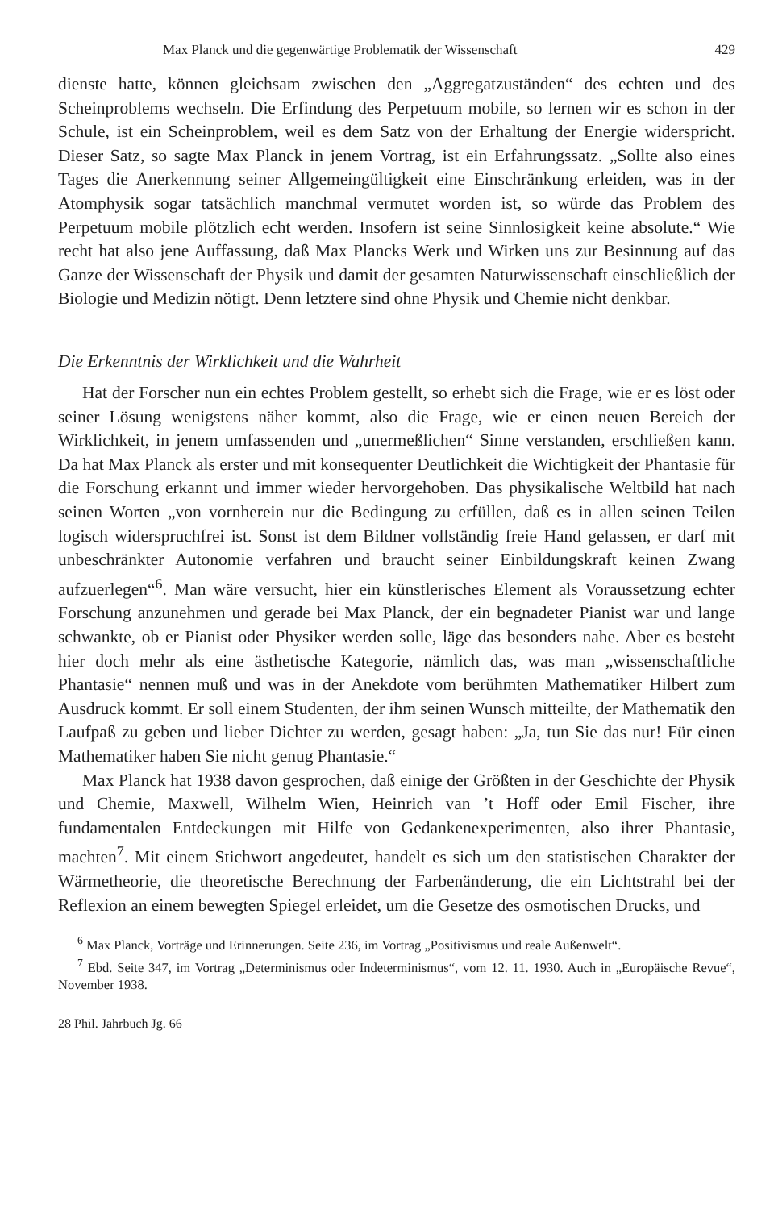Max Planck und die gegenwärtige Problematik der Wissenschaft 429
dienste hatte, können gleichsam zwischen den „Aggregatzuständen“ des echten und des Scheinproblems wechseln. Die Erfindung des Perpetuum mobile, so lernen wir es schon in der Schule, ist ein Scheinproblem, weil es dem Satz von der Erhaltung der Energie widerspricht. Dieser Satz, so sagte Max Planck in jenem Vortrag, ist ein Erfahrungssatz. „Sollte also eines Tages die Anerkennung seiner Allgemeingültigkeit eine Einschränkung erleiden, was in der Atomphysik sogar tatsächlich manchmal vermutet worden ist, so würde das Problem des Perpetuum mobile plötzlich echt werden. Insofern ist seine Sinnlosigkeit keine absolute.“ Wie recht hat also jene Auffassung, daß Max Plancks Werk und Wirken uns zur Besinnung auf das Ganze der Wissenschaft der Physik und damit der gesamten Naturwissenschaft einschließlich der Biologie und Medizin nötigt. Denn letztere sind ohne Physik und Chemie nicht denkbar.
Die Erkenntnis der Wirklichkeit und die Wahrheit
Hat der Forscher nun ein echtes Problem gestellt, so erhebt sich die Frage, wie er es löst oder seiner Lösung wenigstens näher kommt, also die Frage, wie er einen neuen Bereich der Wirklichkeit, in jenem umfassenden und „unermeßlichen“ Sinne verstanden, erschließen kann. Da hat Max Planck als erster und mit konsequenter Deutlichkeit die Wichtigkeit der Phantasie für die Forschung erkannt und immer wieder hervorgehoben. Das physikalische Weltbild hat nach seinen Worten „von vornherein nur die Bedingung zu erfüllen, daß es in allen seinen Teilen logisch widerspruchfrei ist. Sonst ist dem Bildner vollständig freie Hand gelassen, er darf mit unbeschränkter Autonomie verfahren und braucht seiner Einbildungskraft keinen Zwang aufzuerlegen“<sup>6</sup>. Man wäre versucht, hier ein künstlerisches Element als Voraussetzung echter Forschung anzunehmen und gerade bei Max Planck, der ein begnadeter Pianist war und lange schwankte, ob er Pianist oder Physiker werden solle, läge das besonders nahe. Aber es besteht hier doch mehr als eine ästhetische Kategorie, nämlich das, was man „wissenschaftliche Phantasie“ nennen muß und was in der Anekdote vom berühmten Mathematiker Hilbert zum Ausdruck kommt. Er soll einem Studenten, der ihm seinen Wunsch mitteilte, der Mathematik den Laufpaß zu geben und lieber Dichter zu werden, gesagt haben: „Ja, tun Sie das nur! Für einen Mathematiker haben Sie nicht genug Phantasie.“
Max Planck hat 1938 davon gesprochen, daß einige der Größten in der Geschichte der Physik und Chemie, Maxwell, Wilhelm Wien, Heinrich van ’t Hoff oder Emil Fischer, ihre fundamentalen Entdeckungen mit Hilfe von Gedankenexperimenten, also ihrer Phantasie, machten<sup>7</sup>. Mit einem Stichwort angedeutet, handelt es sich um den statistischen Charakter der Wärmetheorie, die theoretische Berechnung der Farbenänderung, die ein Lichtstrahl bei der Reflexion an einem bewegten Spiegel erleidet, um die Gesetze des osmotischen Drucks, und
<sup>6</sup> Max Planck, Vorträge und Erinnerungen. Seite 236, im Vortrag „Positivismus und reale Außenwelt“.
<sup>7</sup> Ebd. Seite 347, im Vortrag „Determinismus oder Indeterminismus“, vom 12. 11. 1930. Auch in „Europäische Revue“, November 1938.
28 Phil. Jahrbuch Jg. 66